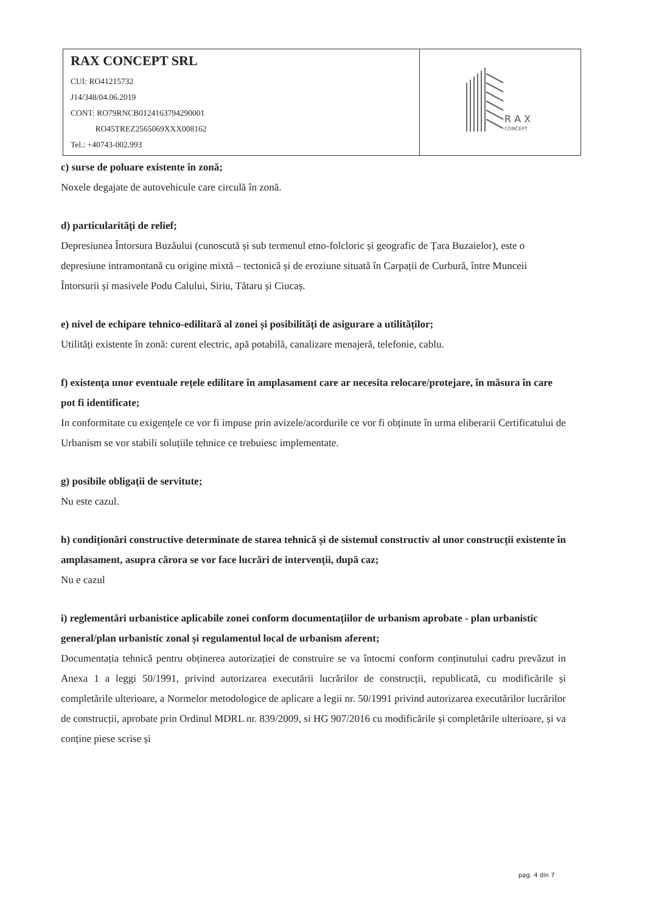| RAX CONCEPT SRL CUI: RO41215732 J14/348/04.06.2019 CONT: RO79RNCB0124163794290001 RO45TREZ2565069XXX008162 Tel.: +40743-002.993 | R A X CONCEPT |
c) surse de poluare existente în zonă;
Noxele degajate de autovehicule care circulă în zonă.
d) particularități de relief;
Depresiunea Întorsura Buzăului (cunoscută și sub termenul etno-folcloric și geografic de Țara Buzaielor), este o depresiune intramontană cu origine mixtă – tectonică și de eroziune situată în Carpații de Curbură, între Munceii Întorsurii și masivele Podu Calului, Siriu, Tătaru și Ciucaș.
e) nivel de echipare tehnico-edilitară al zonei și posibilități de asigurare a utilităților;
Utilități existente în zonă: curent electric, apă potabilă, canalizare menajeră, telefonie, cablu.
f) existența unor eventuale rețele edilitare în amplasament care ar necesita relocare/protejare, în măsura în care pot fi identificate;
In conformitate cu exigențele ce vor fi impuse prin avizele/acordurile ce vor fi obținute în urma eliberarii Certificatului de Urbanism se vor stabili soluțiile tehnice ce trebuiesc implementate.
g) posibile obligații de servitute;
Nu este cazul.
h) condiționări constructive determinate de starea tehnică și de sistemul constructiv al unor construcții existente în amplasament, asupra cărora se vor face lucrări de intervenții, după caz;
Nu e cazul
i) reglementări urbanistice aplicabile zonei conform documentațiilor de urbanism aprobate - plan urbanistic general/plan urbanistic zonal și regulamentul local de urbanism aferent;
Documentația tehnică pentru obținerea autorizației de construire se va întocmi conform conținutului cadru prevăzut in Anexa 1 a leggi 50/1991, privind autorizarea executării lucrărilor de construcții, republicată, cu modificările și completările ulterioare, a Normelor metodologice de aplicare a legii nr. 50/1991 privind autorizarea executărilor lucrărilor de construcții, aprobate prin Ordinul MDRL nr. 839/2009, si HG 907/2016 cu modificările și completările ulterioare, și va conține piese scrise și
pag. 4 din 7